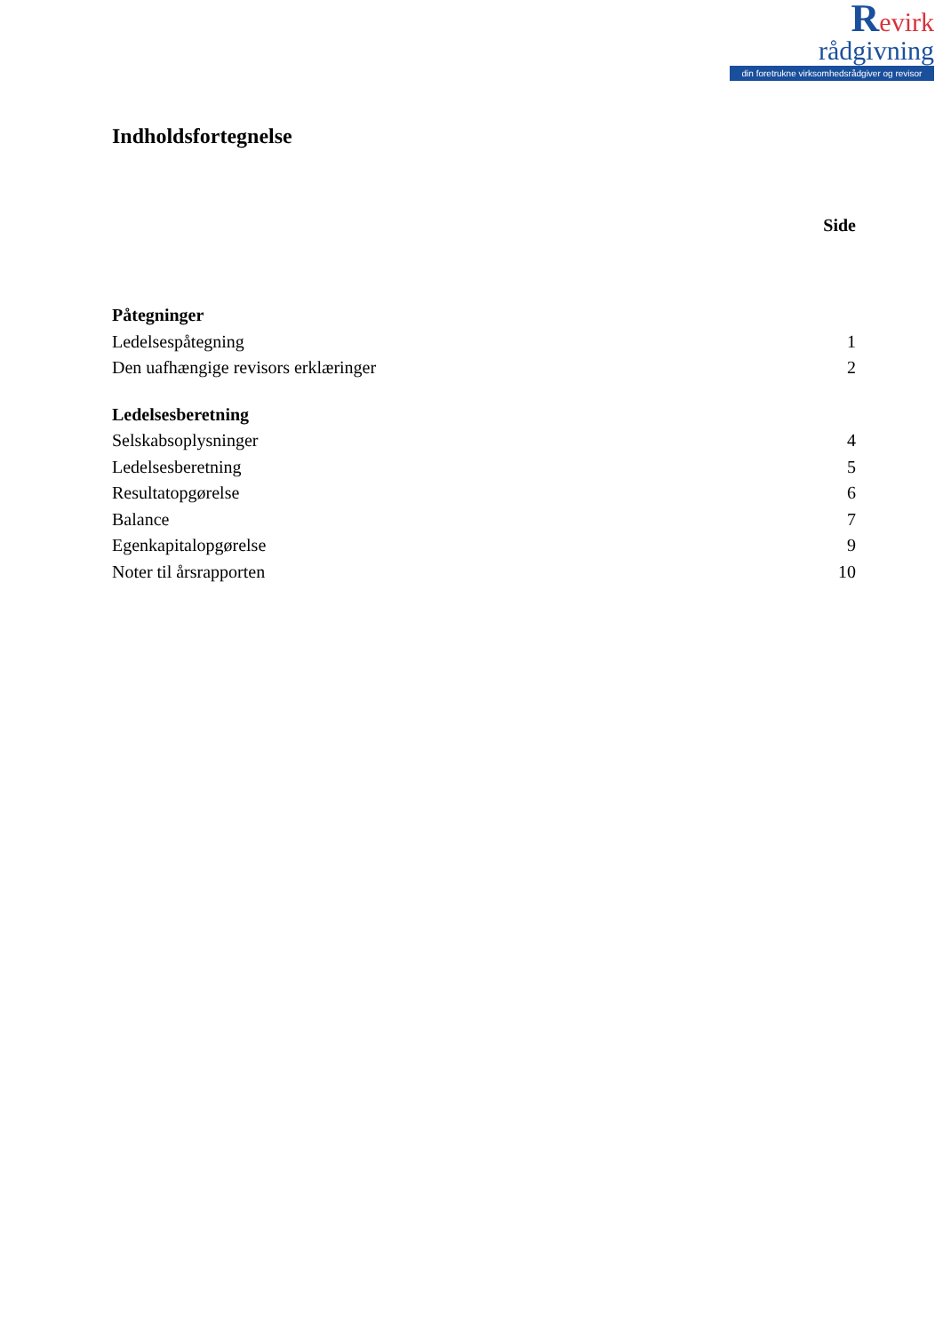Revirk
rådgivning
din foretrukne virksomhedsrådgiver og revisor
Indholdsfortegnelse
Side
Påtegninger
Ledelsespåtegning 1
Den uafhængige revisors erklæringer 2
Ledelsesberetning
Selskabsoplysninger 4
Ledelsesberetning 5
Resultatopgørelse 6
Balance 7
Egenkapitalopgørelse 9
Noter til årsrapporten 10